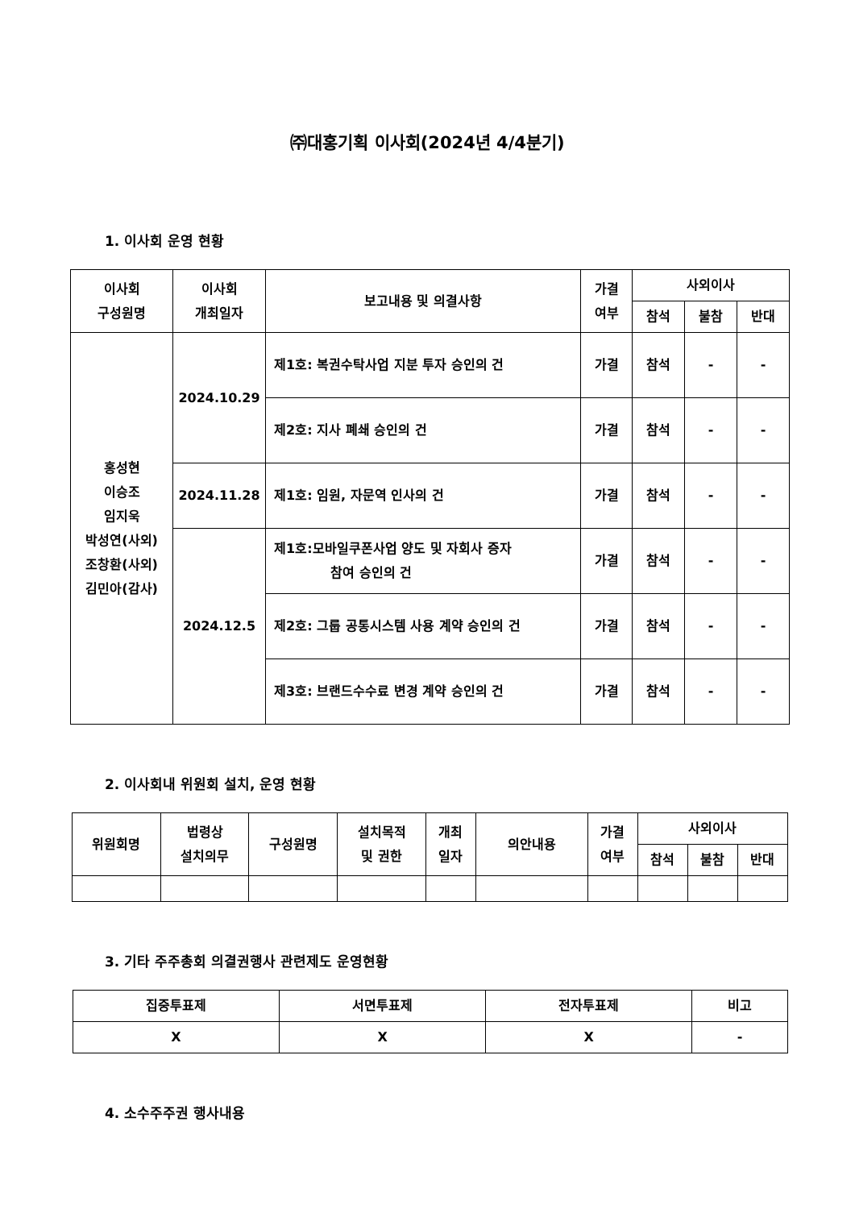㈜대홍기획 이사회(2024년 4/4분기)
1. 이사회 운영 현황
| 이사회 구성원명 | 이사회 개최일자 | 보고내용 및 의결사항 | 가결 여부 | 사외이사 | | |
| --- | --- | --- | --- | --- | --- | --- |
| | | | | 참석 | 불참 | 반대 |
| 홍성현 이승조 임지욱 박성연(사외) 조창환(사외) 김민아(감사) | 2024.10.29 | 제1호: 복권수탁사업 지분 투자 승인의 건 | 가결 | 참석 | - | - |
| | | 제2호: 지사 폐쇄 승인의 건 | 가결 | 참석 | - | - |
| | 2024.11.28 | 제1호: 임원, 자문역 인사의 건 | 가결 | 참석 | - | - |
| | 2024.12.5 | 제1호:모바일쿠폰사업 양도 및 자회사 증자 참여 승인의 건 | 가결 | 참석 | - | - |
| | | 제2호: 그룹 공통시스템 사용 계약 승인의 건 | 가결 | 참석 | - | - |
| | | 제3호: 브랜드수수료 변경 계약 승인의 건 | 가결 | 참석 | - | - |
2. 이사회내 위원회 설치, 운영 현황
| 위원회명 | 법령상 설치의무 | 구성원명 | 설치목적 및 권한 | 개최 일자 | 의안내용 | 가결 여부 | 사외이사 | | |
| --- | --- | --- | --- | --- | --- | --- | --- | --- | --- |
| | | | | | | | 참석 | 불참 | 반대 |
3. 기타 주주총회 의결권행사 관련제도 운영현황
| 집중투표제 | 서면투표제 | 전자투표제 | 비고 |
| --- | --- | --- | --- |
| X | X | X | - |
4. 소수주주권 행사내용